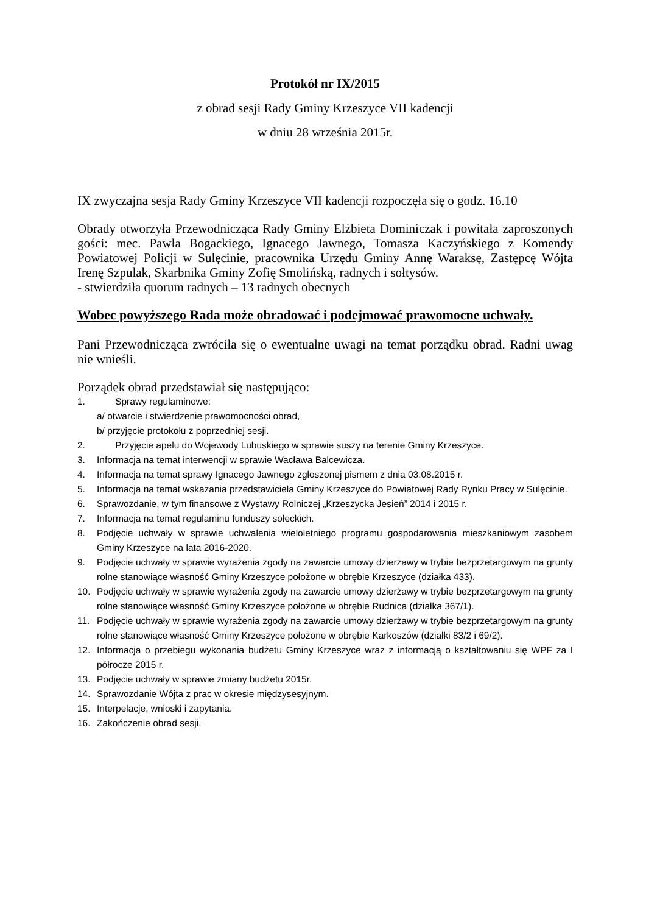Protokół nr IX/2015
z obrad sesji Rady Gminy Krzeszyce VII kadencji
w dniu 28 września 2015r.
IX zwyczajna sesja Rady Gminy Krzeszyce VII kadencji rozpoczęła się o godz. 16.10
Obrady otworzyła Przewodnicząca Rady Gminy Elżbieta Dominiczak i powitała zaproszonych gości: mec. Pawła Bogackiego, Ignacego Jawnego, Tomasza Kaczyńskiego z Komendy Powiatowej Policji w Sulęcinie, pracownika Urzędu Gminy Annę Waraksę, Zastępcę Wójta Irenę Szpulak, Skarbnika Gminy Zofię Smolińską, radnych i sołtysów.
- stwierdziła quorum radnych – 13 radnych obecnych
Wobec powyższego Rada może obradować i podejmować prawomocne uchwały.
Pani Przewodnicząca zwróciła się o ewentualne uwagi na temat porządku obrad. Radni uwag nie wnieśli.
Porządek obrad przedstawiał się następująco:
1. Sprawy regulaminowe:
a/ otwarcie i stwierdzenie prawomocności obrad,
b/ przyjęcie protokołu z poprzedniej sesji.
2. Przyjęcie apelu do Wojewody Lubuskiego w sprawie suszy na terenie Gminy Krzeszyce.
3. Informacja na temat interwencji w sprawie Wacława Balcewicza.
4. Informacja na temat sprawy Ignacego Jawnego zgłoszonej pismem z dnia 03.08.2015 r.
5. Informacja na temat wskazania przedstawiciela Gminy Krzeszyce do Powiatowej Rady Rynku Pracy w Sulęcinie.
6. Sprawozdanie, w tym finansowe z Wystawy Rolniczej „Krzeszycka Jesień” 2014 i 2015 r.
7. Informacja na temat regulaminu funduszy sołeckich.
8. Podjęcie uchwały w sprawie uchwalenia wieloletniego programu gospodarowania mieszkaniowym zasobem Gminy Krzeszyce na lata 2016-2020.
9. Podjęcie uchwały w sprawie wyrażenia zgody na zawarcie umowy dzierżawy w trybie bezprzetargowym na grunty rolne stanowiące własność Gminy Krzeszyce położone w obrębie Krzeszyce (działka 433).
10. Podjęcie uchwały w sprawie wyrażenia zgody na zawarcie umowy dzierżawy w trybie bezprzetargowym na grunty rolne stanowiące własność Gminy Krzeszyce położone w obrębie Rudnica (działka 367/1).
11. Podjęcie uchwały w sprawie wyrażenia zgody na zawarcie umowy dzierżawy w trybie bezprzetargowym na grunty rolne stanowiące własność Gminy Krzeszyce położone w obrębie Karkoszów (działki 83/2 i 69/2).
12. Informacja o przebiegu wykonania budżetu Gminy Krzeszyce wraz z informacją o kształtowaniu się WPF za I półrocze 2015 r.
13. Podjęcie uchwały w sprawie zmiany budżetu 2015r.
14. Sprawozdanie Wójta z prac w okresie międzysesyjnym.
15. Interpelacje, wnioski i zapytania.
16. Zakończenie obrad sesji.